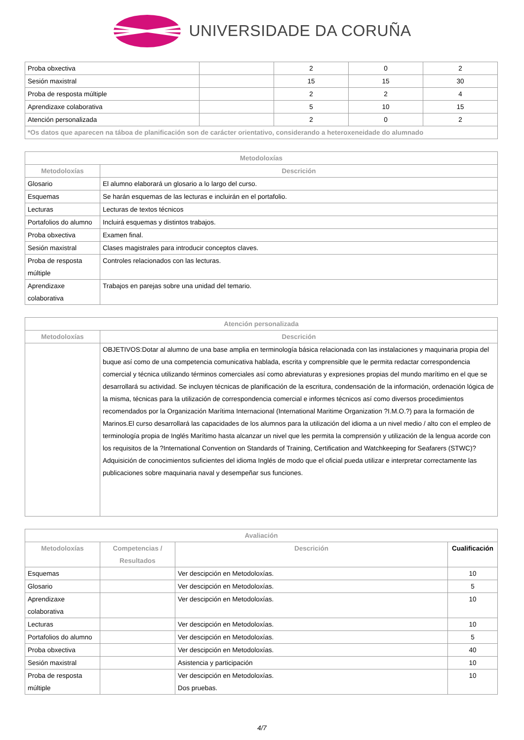UNIVERSIDADE DA CORUÑA
| Proba obxectiva | | 2 | 0 | 2 |
| Sesión maxistral | | 15 | 15 | 30 |
| Proba de resposta múltiple | | 2 | 2 | 4 |
| Aprendizaxe colaborativa | | 5 | 10 | 15 |
| Atención personalizada | | 2 | 0 | 2 |
| *Os datos que aparecen na táboa de planificación son de carácter orientativo, considerando a heteroxeneidade do alumnado | | | | |
| Metodoloxías | |
| --- | --- |
| Metodoloxías | Descrición |
| Glosario | El alumno elaborará un glosario a lo largo del curso. |
| Esquemas | Se harán esquemas de las lecturas e incluirán en el portafolio. |
| Lecturas | Lecturas de textos técnicos |
| Portafolios do alumno | Incluirá esquemas y distintos trabajos. |
| Proba obxectiva | Examen final. |
| Sesión maxistral | Clases magistrales para introducir conceptos claves. |
| Proba de resposta múltiple | Controles relacionados con las lecturas. |
| Aprendizaxe colaborativa | Trabajos en parejas sobre una unidad del temario. |
| Atención personalizada | |
| --- | --- |
| Metodoloxías | Descrición |
| | OBJETIVOS:Dotar al alumno de una base amplia en terminología básica relacionada con las instalaciones y maquinaria propia del buque así como de una competencia comunicativa hablada, escrita y comprensible que le permita redactar correspondencia comercial y técnica utilizando términos comerciales así como abreviaturas y expresiones propias del mundo marítimo en el que se desarrollará su actividad. Se incluyen técnicas de planificación de la escritura, condensación de la información, ordenación lógica de la misma, técnicas para la utilización de correspondencia comercial e informes técnicos así como diversos procedimientos recomendados por la Organización Marítima Internacional (International Maritime Organization ?I.M.O.?) para la formación de Marinos.El curso desarrollará las capacidades de los alumnos para la utilización del idioma a un nivel medio / alto con el empleo de terminología propia de Inglés Marítimo hasta alcanzar un nivel que les permita la comprensión y utilización de la lengua acorde con los requisitos de la ?International Convention on Standards of Training, Certification and Watchkeeping for Seafarers (STWC)?Adquisición de conocimientos suficientes del idioma Inglés de modo que el oficial pueda utilizar e interpretar correctamente las publicaciones sobre maquinaria naval y desempeñar sus funciones. |
| Avaliación | | | |
| --- | --- | --- | --- |
| Metodoloxías | Competencias / Resultados | Descrición | Cualificación |
| Esquemas | | Ver descipción en Metodoloxías. | 10 |
| Glosario | | Ver descipción en Metodoloxías. | 5 |
| Aprendizaxe colaborativa | | Ver descipción en Metodoloxías. | 10 |
| Lecturas | | Ver descipción en Metodoloxías. | 10 |
| Portafolios do alumno | | Ver descipción en Metodoloxías. | 5 |
| Proba obxectiva | | Ver descipción en Metodoloxías. | 40 |
| Sesión maxistral | | Asistencia y participación | 10 |
| Proba de resposta múltiple | | Ver descipción en Metodoloxías. Dos pruebas. | 10 |
4/7